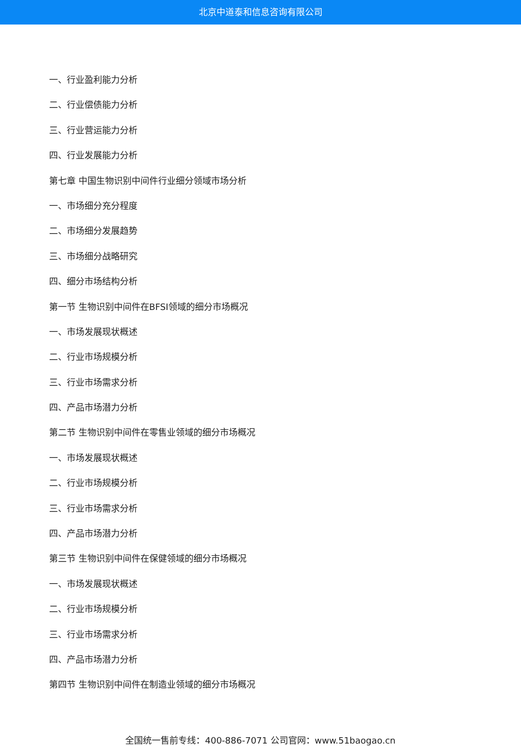北京中道泰和信息咨询有限公司
一、行业盈利能力分析
二、行业偿债能力分析
三、行业营运能力分析
四、行业发展能力分析
第七章 中国生物识别中间件行业细分领域市场分析
一、市场细分充分程度
二、市场细分发展趋势
三、市场细分战略研究
四、细分市场结构分析
第一节 生物识别中间件在BFSI领域的细分市场概况
一、市场发展现状概述
二、行业市场规模分析
三、行业市场需求分析
四、产品市场潜力分析
第二节 生物识别中间件在零售业领域的细分市场概况
一、市场发展现状概述
二、行业市场规模分析
三、行业市场需求分析
四、产品市场潜力分析
第三节 生物识别中间件在保健领域的细分市场概况
一、市场发展现状概述
二、行业市场规模分析
三、行业市场需求分析
四、产品市场潜力分析
第四节 生物识别中间件在制造业领域的细分市场概况
全国统一售前专线：400-886-7071 公司官网：www.51baogao.cn